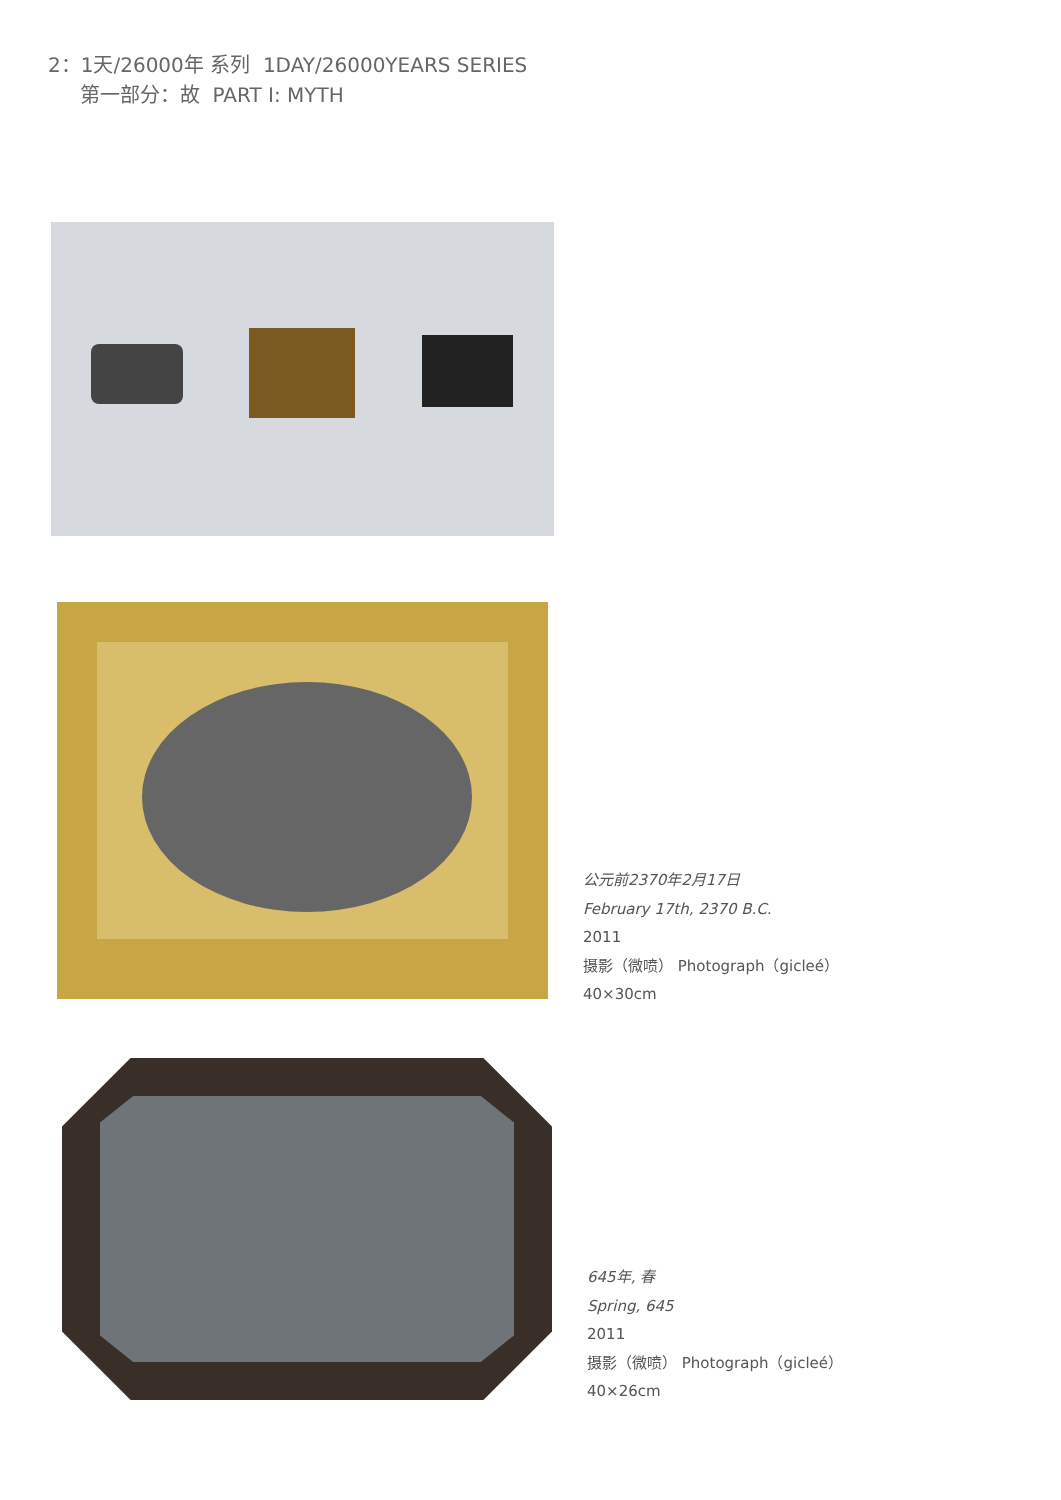2：1天/26000年 系列 1DAY/26000YEARS SERIES
第一部分：故 PART I: MYTH
公元前2370年2月17日
February 17th, 2370 B.C.
2011
摄影（微喷） Photograph（gicleé）
40×30cm
645年, 春
Spring, 645
2011
摄影（微喷） Photograph（gicleé）
40×26cm